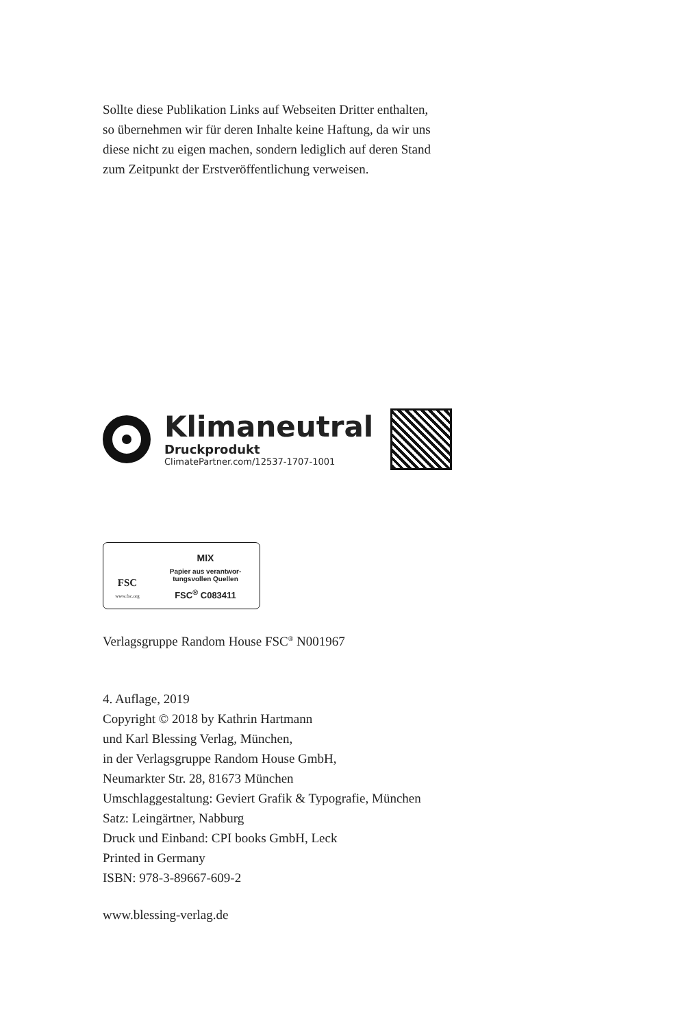Sollte diese Publikation Links auf Webseiten Dritter enthalten,
so übernehmen wir für deren Inhalte keine Haftung, da wir uns
diese nicht zu eigen machen, sondern lediglich auf deren Stand
zum Zeitpunkt der Erstveröffentlichung verweisen.
Klimaneutral
Druckprodukt
ClimatePartner.com/12537-1707-1001
FSC
www.fsc.org
MIX
Papier aus verantwor-
tungsvollen Quellen
FSC<sup>®</sup> C083411
Verlagsgruppe Random House FSC<sup>®</sup> N001967
4. Auflage, 2019
Copyright © 2018 by Kathrin Hartmann
und Karl Blessing Verlag, München,
in der Verlagsgruppe Random House GmbH,
Neumarkter Str. 28, 81673 München
Umschlaggestaltung: Geviert Grafik & Typografie, München
Satz: Leingärtner, Nabburg
Druck und Einband: CPI books GmbH, Leck
Printed in Germany
ISBN: 978-3-89667-609-2
www.blessing-verlag.de